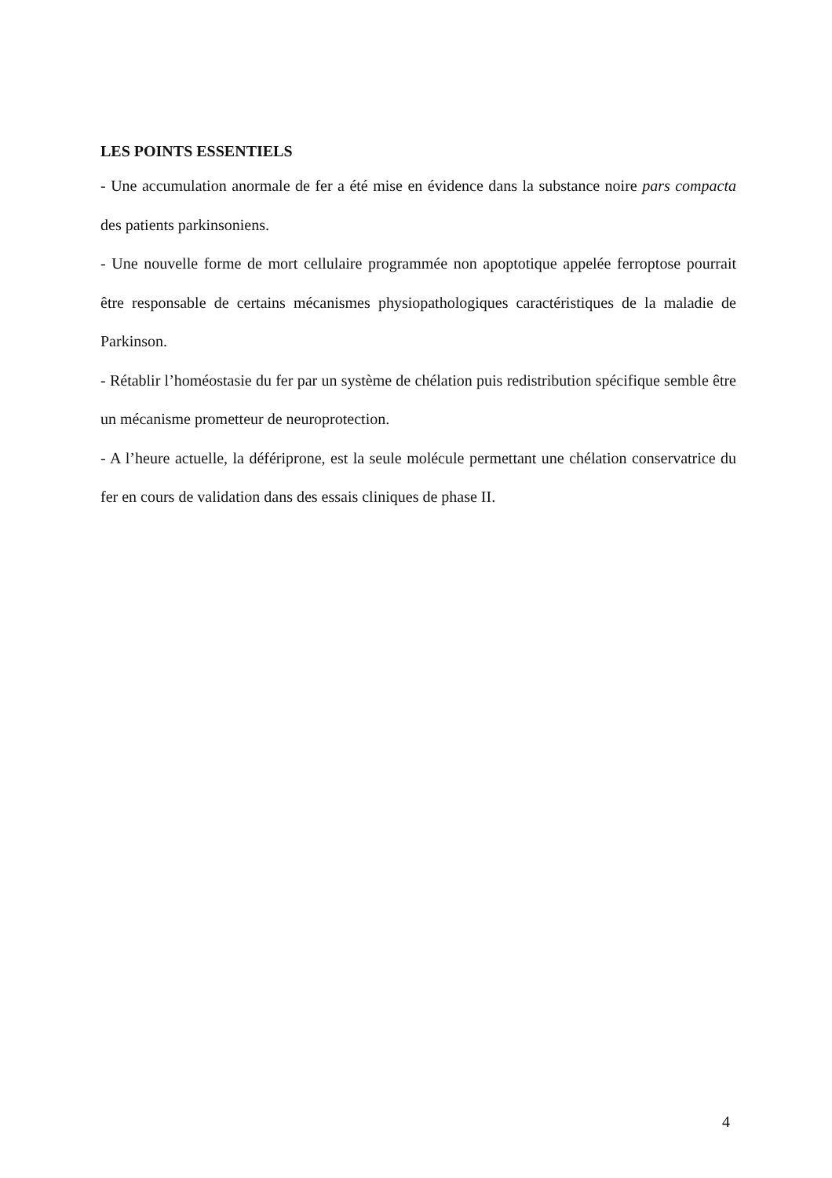LES POINTS ESSENTIELS
- Une accumulation anormale de fer a été mise en évidence dans la substance noire pars compacta des patients parkinsoniens.
- Une nouvelle forme de mort cellulaire programmée non apoptotique appelée ferroptose pourrait être responsable de certains mécanismes physiopathologiques caractéristiques de la maladie de Parkinson.
- Rétablir l’homéostasie du fer par un système de chélation puis redistribution spécifique semble être un mécanisme prometteur de neuroprotection.
- A l’heure actuelle, la défériprone, est la seule molécule permettant une chélation conservatrice du fer en cours de validation dans des essais cliniques de phase II.
4